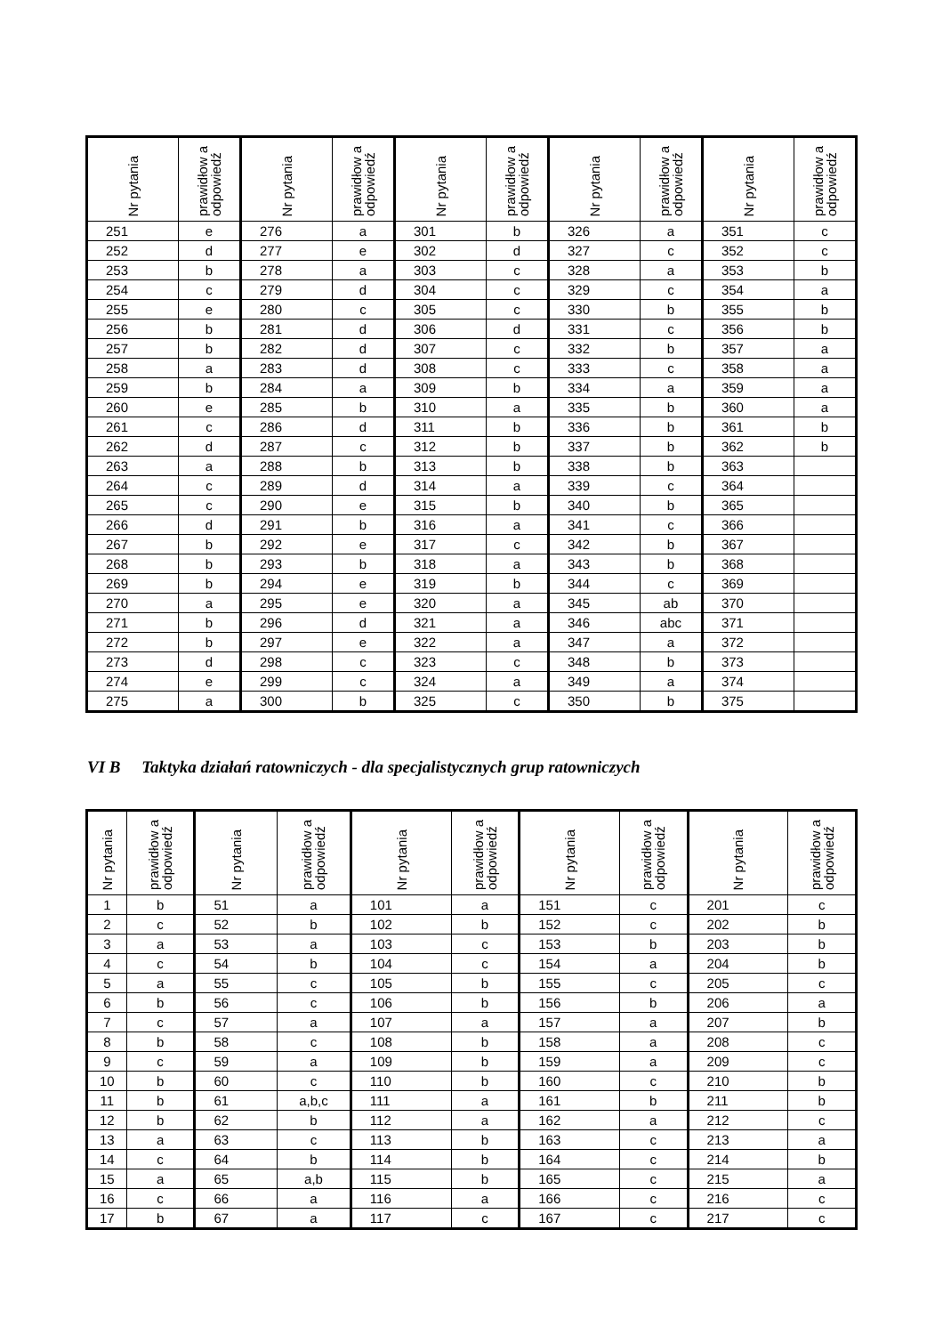| Nr pytania | prawidłow a odpowiedź | Nr pytania | prawidłow a odpowiedź | Nr pytania | prawidłow a odpowiedź | Nr pytania | prawidłow a odpowiedź | Nr pytania | prawidłow a odpowiedź |
| --- | --- | --- | --- | --- | --- | --- | --- | --- | --- |
| 251 | e | 276 | a | 301 | b | 326 | a | 351 | c |
| 252 | d | 277 | e | 302 | d | 327 | c | 352 | c |
| 253 | b | 278 | a | 303 | c | 328 | a | 353 | b |
| 254 | c | 279 | d | 304 | c | 329 | c | 354 | a |
| 255 | e | 280 | c | 305 | c | 330 | b | 355 | b |
| 256 | b | 281 | d | 306 | d | 331 | c | 356 | b |
| 257 | b | 282 | d | 307 | c | 332 | b | 357 | a |
| 258 | a | 283 | d | 308 | c | 333 | c | 358 | a |
| 259 | b | 284 | a | 309 | b | 334 | a | 359 | a |
| 260 | e | 285 | b | 310 | a | 335 | b | 360 | a |
| 261 | c | 286 | d | 311 | b | 336 | b | 361 | b |
| 262 | d | 287 | c | 312 | b | 337 | b | 362 | b |
| 263 | a | 288 | b | 313 | b | 338 | b | 363 | |
| 264 | c | 289 | d | 314 | a | 339 | c | 364 | |
| 265 | c | 290 | e | 315 | b | 340 | b | 365 | |
| 266 | d | 291 | b | 316 | a | 341 | c | 366 | |
| 267 | b | 292 | e | 317 | c | 342 | b | 367 | |
| 268 | b | 293 | b | 318 | a | 343 | b | 368 | |
| 269 | b | 294 | e | 319 | b | 344 | c | 369 | |
| 270 | a | 295 | e | 320 | a | 345 | ab | 370 | |
| 271 | b | 296 | d | 321 | a | 346 | abc | 371 | |
| 272 | b | 297 | e | 322 | a | 347 | a | 372 | |
| 273 | d | 298 | c | 323 | c | 348 | b | 373 | |
| 274 | e | 299 | c | 324 | a | 349 | a | 374 | |
| 275 | a | 300 | b | 325 | c | 350 | b | 375 | |
VI B Taktyka działań ratowniczych - dla specjalistycznych grup ratowniczych
| Nr pytania | prawidłow a odpowiedź | Nr pytania | prawidłow a odpowiedź | Nr pytania | prawidłow a odpowiedź | Nr pytania | prawidłow a odpowiedź | Nr pytania | prawidłow a odpowiedź |
| --- | --- | --- | --- | --- | --- | --- | --- | --- | --- |
| 1 | b | 51 | a | 101 | a | 151 | c | 201 | c |
| 2 | c | 52 | b | 102 | b | 152 | c | 202 | b |
| 3 | a | 53 | a | 103 | c | 153 | b | 203 | b |
| 4 | c | 54 | b | 104 | c | 154 | a | 204 | b |
| 5 | a | 55 | c | 105 | b | 155 | c | 205 | c |
| 6 | b | 56 | c | 106 | b | 156 | b | 206 | a |
| 7 | c | 57 | a | 107 | a | 157 | a | 207 | b |
| 8 | b | 58 | c | 108 | b | 158 | a | 208 | c |
| 9 | c | 59 | a | 109 | b | 159 | a | 209 | c |
| 10 | b | 60 | c | 110 | b | 160 | c | 210 | b |
| 11 | b | 61 | a,b,c | 111 | a | 161 | b | 211 | b |
| 12 | b | 62 | b | 112 | a | 162 | a | 212 | c |
| 13 | a | 63 | c | 113 | b | 163 | c | 213 | a |
| 14 | c | 64 | b | 114 | b | 164 | c | 214 | b |
| 15 | a | 65 | a,b | 115 | b | 165 | c | 215 | a |
| 16 | c | 66 | a | 116 | a | 166 | c | 216 | c |
| 17 | b | 67 | a | 117 | c | 167 | c | 217 | c |